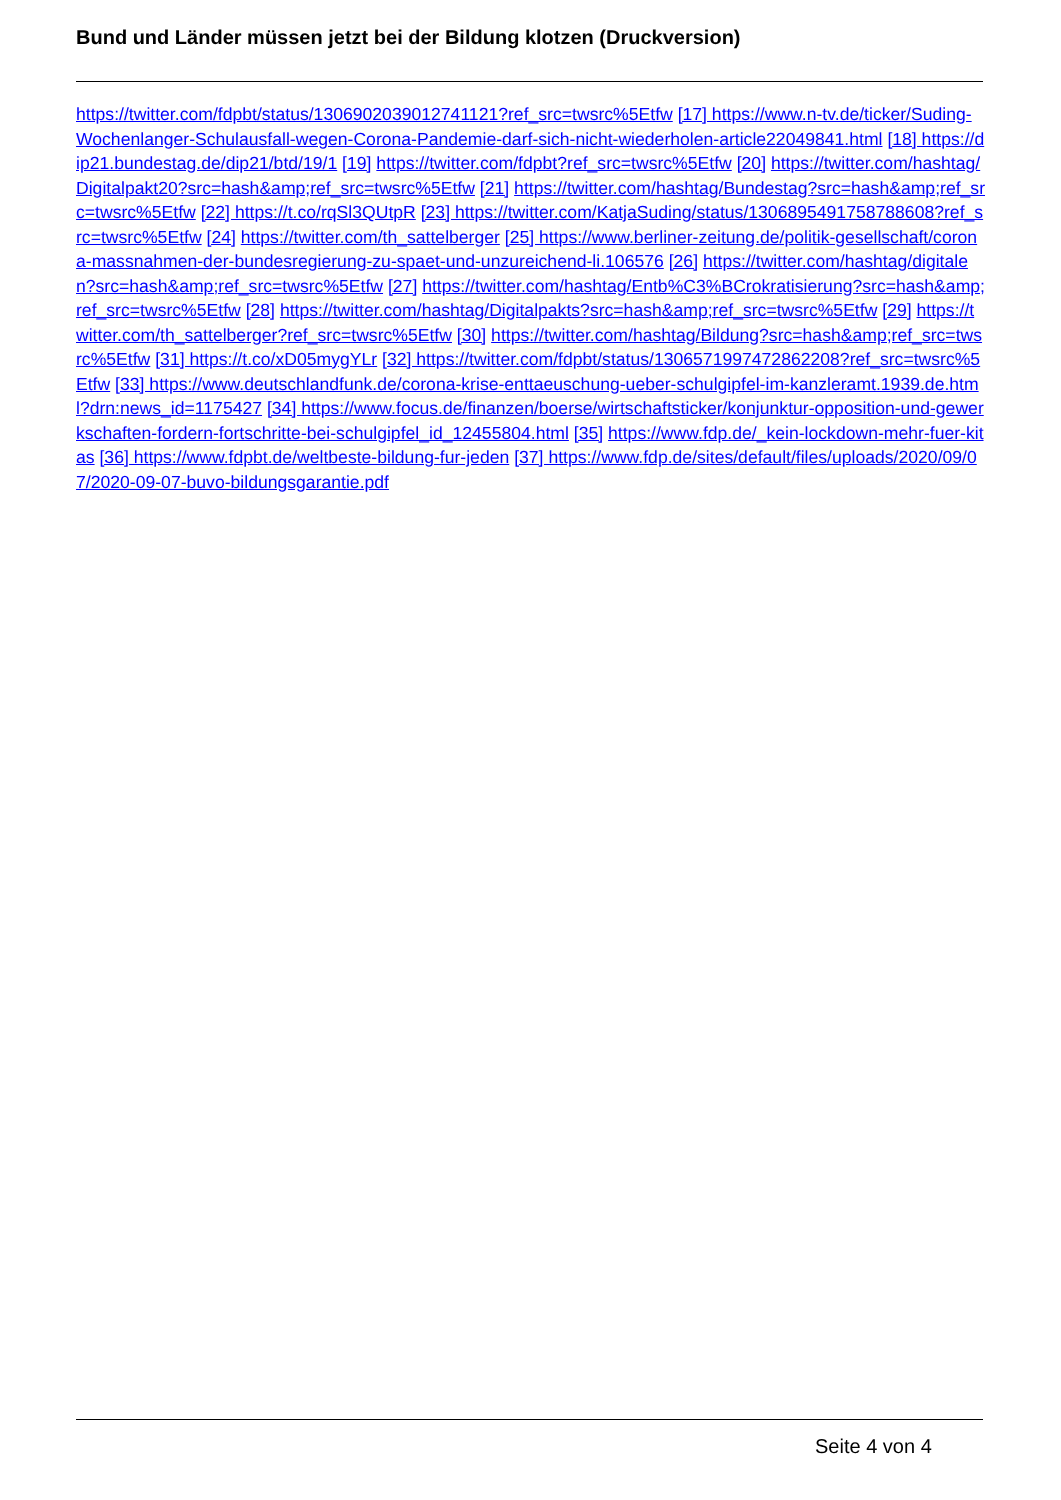Bund und Länder müssen jetzt bei der Bildung klotzen (Druckversion)
https://twitter.com/fdpbt/status/1306902039012741121?ref_src=twsrc%5Etfw [17] https://www.n-tv.de/ticker/Suding-Wochenlanger-Schulausfall-wegen-Corona-Pandemie-darf-sich-nicht-wiederholen-article22049841.html [18] https://dip21.bundestag.de/dip21/btd/19/1 [19] https://twitter.com/fdpbt?ref_src=twsrc%5Etfw [20] https://twitter.com/hashtag/Digitalpakt20?src=hash&amp;ref_src=twsrc%5Etfw [21] https://twitter.com/hashtag/Bundestag?src=hash&amp;ref_src=twsrc%5Etfw [22] https://t.co/rqSl3QUtpR [23] https://twitter.com/KatjaSuding/status/1306895491758788608?ref_src=twsrc%5Etfw [24] https://twitter.com/th_sattelberger [25] https://www.berliner-zeitung.de/politik-gesellschaft/corona-massnahmen-der-bundesregierung-zu-spaet-und-unzureichend-li.106576 [26] https://twitter.com/hashtag/digitalen?src=hash&amp;ref_src=twsrc%5Etfw [27] https://twitter.com/hashtag/Entb%C3%BCrokratisierung?src=hash&amp;ref_src=twsrc%5Etfw [28] https://twitter.com/hashtag/Digitalpakts?src=hash&amp;ref_src=twsrc%5Etfw [29] https://twitter.com/th_sattelberger?ref_src=twsrc%5Etfw [30] https://twitter.com/hashtag/Bildung?src=hash&amp;ref_src=twsrc%5Etfw [31] https://t.co/xD05mygYLr [32] https://twitter.com/fdpbt/status/1306571997472862208?ref_src=twsrc%5Etfw [33] https://www.deutschlandfunk.de/corona-krise-enttaeuschung-ueber-schulgipfel-im-kanzleramt.1939.de.html?drn:news_id=1175427 [34] https://www.focus.de/finanzen/boerse/wirtschaftsticker/konjunktur-opposition-und-gewerkschaften-fordern-fortschritte-bei-schulgipfel_id_12455804.html [35] https://www.fdp.de/_kein-lockdown-mehr-fuer-kitas [36] https://www.fdpbt.de/weltbeste-bildung-fur-jeden [37] https://www.fdp.de/sites/default/files/uploads/2020/09/07/2020-09-07-buvo-bildungsgarantie.pdf
Seite 4 von 4